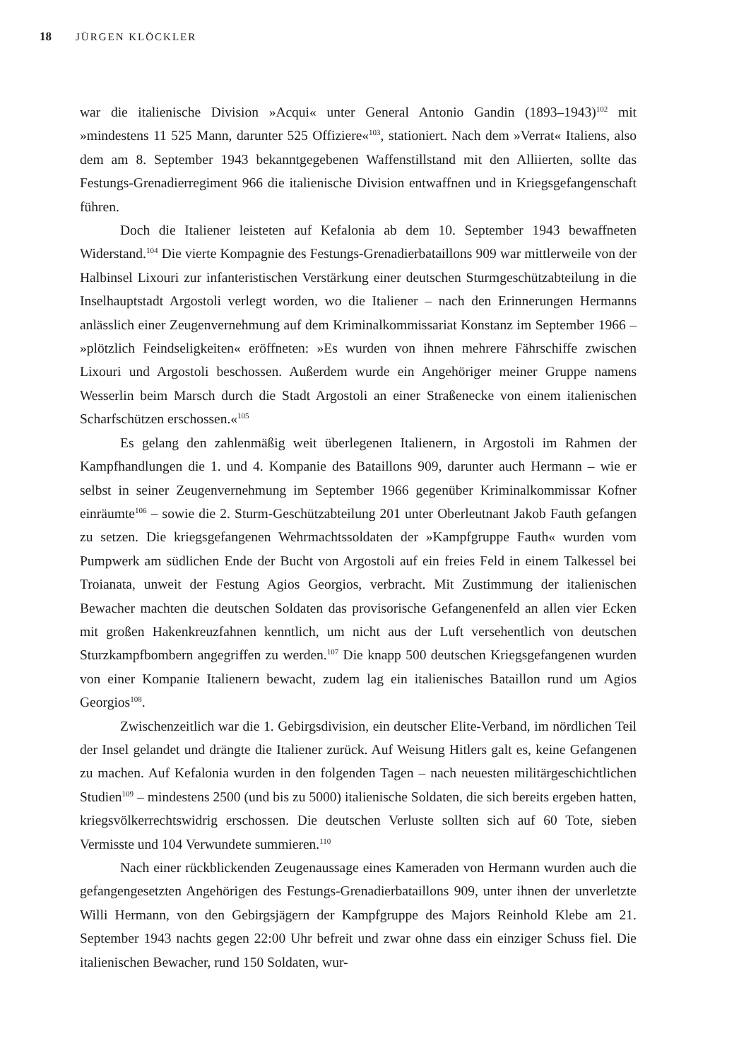18 JÜRGEN KLÖCKLER
war die italienische Division »Acqui« unter General Antonio Gandin (1893–1943)<sup>102</sup> mit »mindestens 11 525 Mann, darunter 525 Offiziere«<sup>103</sup>, stationiert. Nach dem »Verrat« Italiens, also dem am 8. September 1943 bekanntgegebenen Waffenstillstand mit den Alliierten, sollte das Festungs-Grenadierregiment 966 die italienische Division entwaffnen und in Kriegsgefangenschaft führen.
Doch die Italiener leisteten auf Kefalonia ab dem 10. September 1943 bewaffneten Widerstand.<sup>104</sup> Die vierte Kompagnie des Festungs-Grenadierbataillons 909 war mittlerweile von der Halbinsel Lixouri zur infanteristischen Verstärkung einer deutschen Sturmgeschützabteilung in die Inselhauptstadt Argostoli verlegt worden, wo die Italiener – nach den Erinnerungen Hermanns anlässlich einer Zeugenvernehmung auf dem Kriminalkommissariat Konstanz im September 1966 – »plötzlich Feindseligkeiten« eröffneten: »Es wurden von ihnen mehrere Fährschiffe zwischen Lixouri und Argostoli beschossen. Außerdem wurde ein Angehöriger meiner Gruppe namens Wesserlin beim Marsch durch die Stadt Argostoli an einer Straßenecke von einem italienischen Scharfschützen erschossen.«<sup>105</sup>
Es gelang den zahlenmäßig weit überlegenen Italienern, in Argostoli im Rahmen der Kampfhandlungen die 1. und 4. Kompanie des Bataillons 909, darunter auch Hermann – wie er selbst in seiner Zeugenvernehmung im September 1966 gegenüber Kriminalkommissar Kofner einräumte<sup>106</sup> – sowie die 2. Sturm-Geschützabteilung 201 unter Oberleutnant Jakob Fauth gefangen zu setzen. Die kriegsgefangenen Wehrmachtssoldaten der »Kampfgruppe Fauth« wurden vom Pumpwerk am südlichen Ende der Bucht von Argostoli auf ein freies Feld in einem Talkessel bei Troianata, unweit der Festung Agios Georgios, verbracht. Mit Zustimmung der italienischen Bewacher machten die deutschen Soldaten das provisorische Gefangenenfeld an allen vier Ecken mit großen Hakenkreuzfahnen kenntlich, um nicht aus der Luft versehentlich von deutschen Sturzkampfbombern angegriffen zu werden.<sup>107</sup> Die knapp 500 deutschen Kriegsgefangenen wurden von einer Kompanie Italienern bewacht, zudem lag ein italienisches Bataillon rund um Agios Georgios<sup>108</sup>.
Zwischenzeitlich war die 1. Gebirgsdivision, ein deutscher Elite-Verband, im nördlichen Teil der Insel gelandet und drängte die Italiener zurück. Auf Weisung Hitlers galt es, keine Gefangenen zu machen. Auf Kefalonia wurden in den folgenden Tagen – nach neuesten militärgeschichtlichen Studien<sup>109</sup> – mindestens 2500 (und bis zu 5000) italienische Soldaten, die sich bereits ergeben hatten, kriegsvölkerrechtswidrig erschossen. Die deutschen Verluste sollten sich auf 60 Tote, sieben Vermisste und 104 Verwundete summieren.<sup>110</sup>
Nach einer rückblickenden Zeugenaussage eines Kameraden von Hermann wurden auch die gefangengesetzten Angehörigen des Festungs-Grenadierbataillons 909, unter ihnen der unverletzte Willi Hermann, von den Gebirgsjägern der Kampfgruppe des Majors Reinhold Klebe am 21. September 1943 nachts gegen 22:00 Uhr befreit und zwar ohne dass ein einziger Schuss fiel. Die italienischen Bewacher, rund 150 Soldaten, wur-